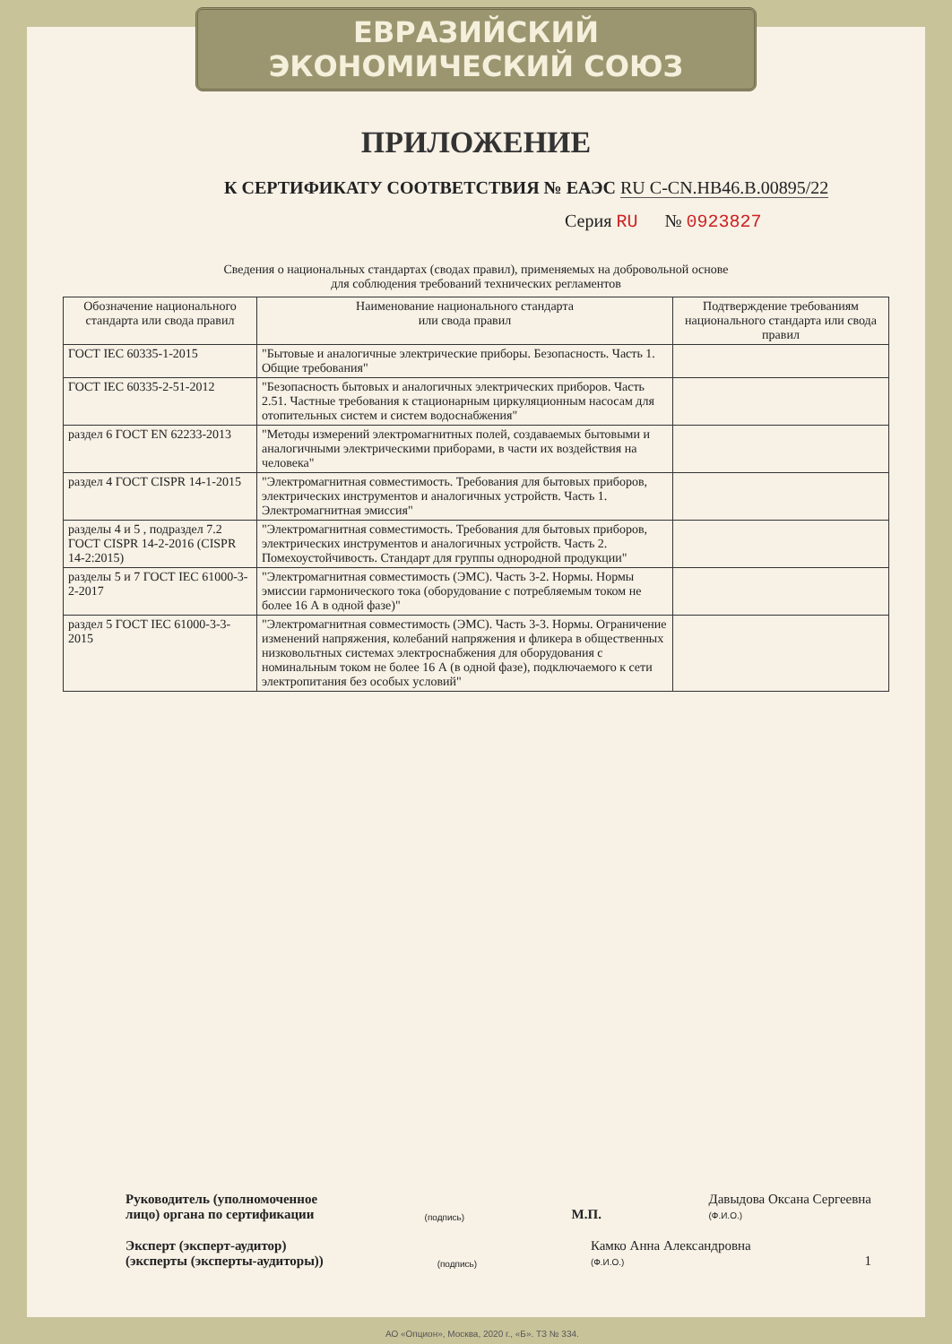ЕВРАЗИЙСКИЙ ЭКОНОМИЧЕСКИЙ СОЮЗ
ПРИЛОЖЕНИЕ
К СЕРТИФИКАТУ СООТВЕТСТВИЯ № ЕАЭС RU C-CN.НВ46.В.00895/22
Серия RU № 0923827
Сведения о национальных стандартах (сводах правил), применяемых на добровольной основе
для соблюдения требований технических регламентов
| Обозначение национального стандарта или свода правил | Наименование национального стандарта или свода правил | Подтверждение требованиям национального стандарта или свода правил |
| --- | --- | --- |
| ГОСТ IEC 60335-1-2015 | "Бытовые и аналогичные электрические приборы. Безопасность. Часть 1. Общие требования" | |
| ГОСТ IEC 60335-2-51-2012 | "Безопасность бытовых и аналогичных электрических приборов. Часть 2.51. Частные требования к стационарным циркуляционным насосам для отопительных систем и систем водоснабжения" | |
| раздел 6 ГОСТ EN 62233-2013 | "Методы измерений электромагнитных полей, создаваемых бытовыми и аналогичными электрическими приборами, в части их воздействия на человека" | |
| раздел 4 ГОСТ CISPR 14-1-2015 | "Электромагнитная совместимость. Требования для бытовых приборов, электрических инструментов и аналогичных устройств. Часть 1. Электромагнитная эмиссия" | |
| разделы 4 и 5 , подраздел 7.2 ГОСТ CISPR 14-2-2016 (CISPR 14-2:2015) | "Электромагнитная совместимость. Требования для бытовых приборов, электрических инструментов и аналогичных устройств. Часть 2. Помехоустойчивость. Стандарт для группы однородной продукции" | |
| разделы 5 и 7 ГОСТ IEC 61000-3-2-2017 | "Электромагнитная совместимость (ЭМС). Часть 3-2. Нормы. Нормы эмиссии гармонического тока (оборудование с потребляемым током не более 16 А в одной фазе)" | |
| раздел 5 ГОСТ IEC 61000-3-3-2015 | "Электромагнитная совместимость (ЭМС). Часть 3-3. Нормы. Ограничение изменений напряжения, колебаний напряжения и фликера в общественных низковольтных системах электроснабжения для оборудования с номинальным током не более 16 А (в одной фазе), подключаемого к сети электропитания без особых условий" | |
Руководитель (уполномоченное
лицо) органа по сертификации (подпись) М.П. Давыдова Оксана Сергеевна
(Ф.И.О.)
Эксперт (эксперт-аудитор)
(эксперты (эксперты-аудиторы)) (подпись) Камко Анна Александровна
(Ф.И.О.) 1
АО «Опцион», Москва, 2020 г., «Б». ТЗ № 334.